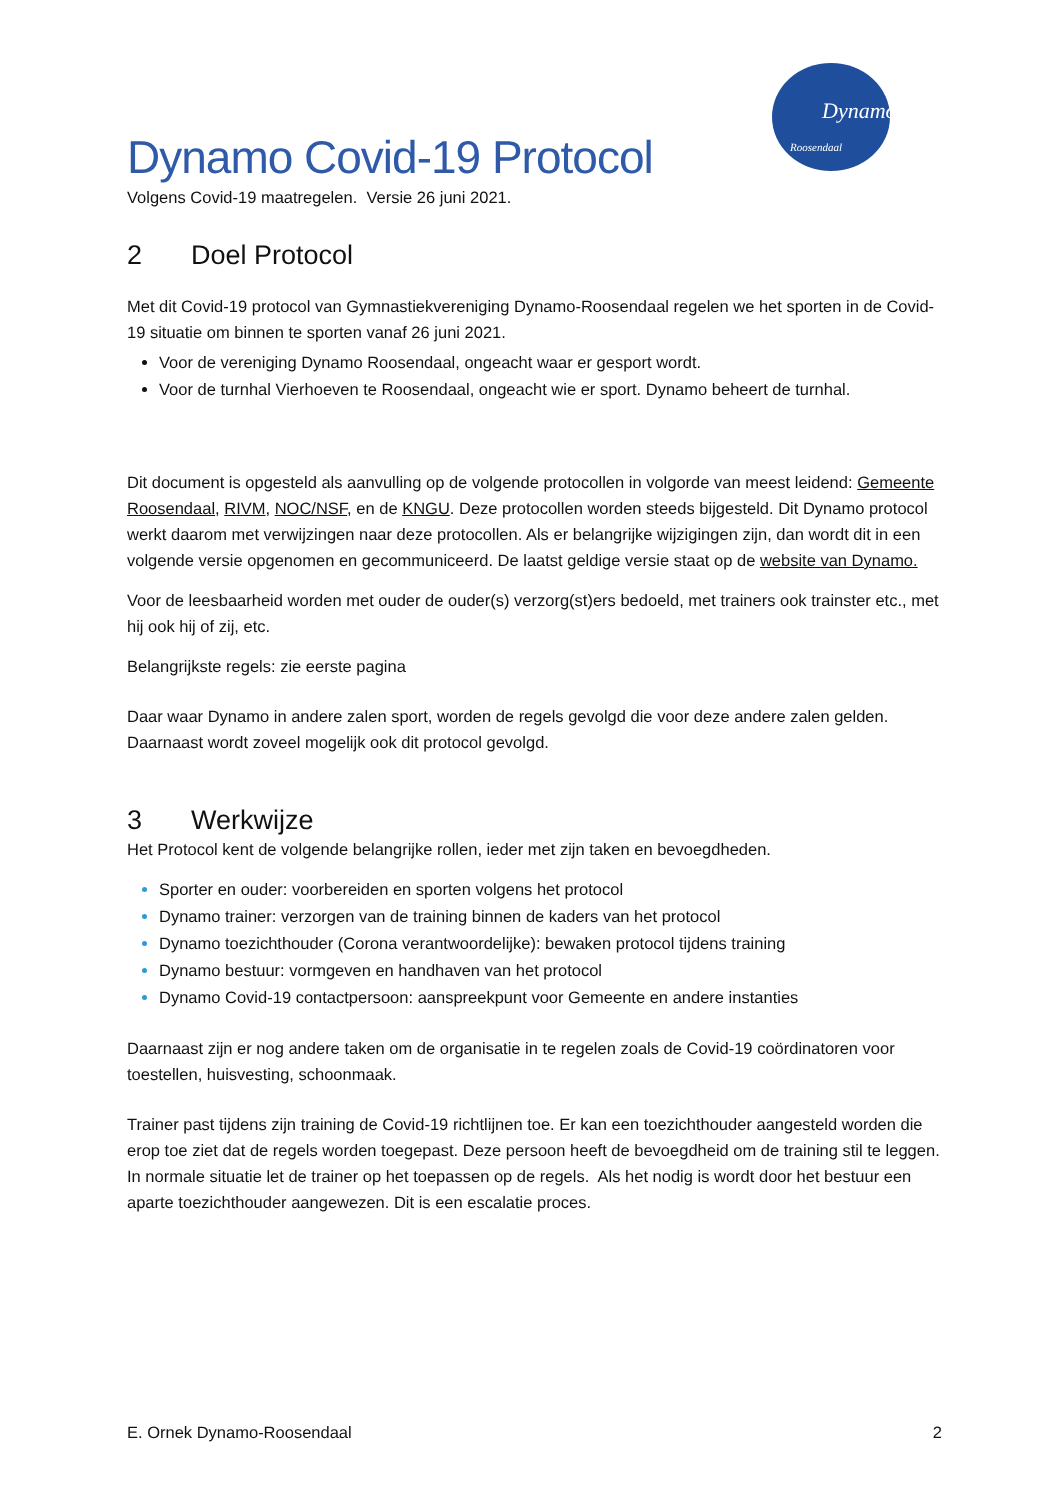Dynamo
Roosendaal
Dynamo Covid-19 Protocol
Volgens Covid-19 maatregelen. Versie 26 juni 2021.
2 Doel Protocol
Met dit Covid-19 protocol van Gymnastiekvereniging Dynamo-Roosendaal regelen we het sporten in de Covid-19 situatie om binnen te sporten vanaf 26 juni 2021.
Voor de vereniging Dynamo Roosendaal, ongeacht waar er gesport wordt.
Voor de turnhal Vierhoeven te Roosendaal, ongeacht wie er sport. Dynamo beheert de turnhal.
Dit document is opgesteld als aanvulling op de volgende protocollen in volgorde van meest leidend: Gemeente Roosendaal, RIVM, NOC/NSF, en de KNGU. Deze protocollen worden steeds bijgesteld. Dit Dynamo protocol werkt daarom met verwijzingen naar deze protocollen. Als er belangrijke wijzigingen zijn, dan wordt dit in een volgende versie opgenomen en gecommuniceerd. De laatst geldige versie staat op de website van Dynamo.
Voor de leesbaarheid worden met ouder de ouder(s) verzorg(st)ers bedoeld, met trainers ook trainster etc., met hij ook hij of zij, etc.
Belangrijkste regels: zie eerste pagina
Daar waar Dynamo in andere zalen sport, worden de regels gevolgd die voor deze andere zalen gelden. Daarnaast wordt zoveel mogelijk ook dit protocol gevolgd.
3 Werkwijze
Het Protocol kent de volgende belangrijke rollen, ieder met zijn taken en bevoegdheden.
Sporter en ouder: voorbereiden en sporten volgens het protocol
Dynamo trainer: verzorgen van de training binnen de kaders van het protocol
Dynamo toezichthouder (Corona verantwoordelijke): bewaken protocol tijdens training
Dynamo bestuur: vormgeven en handhaven van het protocol
Dynamo Covid-19 contactpersoon: aanspreekpunt voor Gemeente en andere instanties
Daarnaast zijn er nog andere taken om de organisatie in te regelen zoals de Covid-19 coördinatoren voor toestellen, huisvesting, schoonmaak.
Trainer past tijdens zijn training de Covid-19 richtlijnen toe. Er kan een toezichthouder aangesteld worden die erop toe ziet dat de regels worden toegepast. Deze persoon heeft de bevoegdheid om de training stil te leggen. In normale situatie let de trainer op het toepassen op de regels. Als het nodig is wordt door het bestuur een aparte toezichthouder aangewezen. Dit is een escalatie proces.
E. Ornek Dynamo-Roosendaal 2